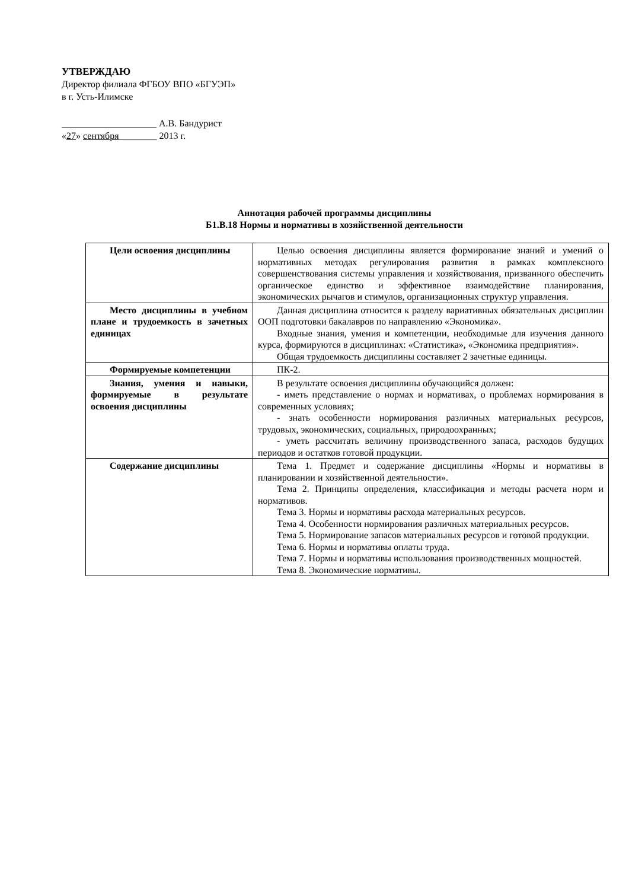УТВЕРЖДАЮ
Директор филиала ФГБОУ ВПО «БГУЭП»
в г. Усть-Илимске
____________________ А.В. Бандурист
«27» сентября________ 2013 г.
Аннотация рабочей программы дисциплины
Б1.В.18 Нормы и нормативы в хозяйственной деятельности
| Цели освоения дисциплины | Целью освоения дисциплины является формирование знаний и умений о нормативных методах регулирования развития в рамках комплексного совершенствования системы управления и хозяйствования, призванного обеспечить органическое единство и эффективное взаимодействие планирования, экономических рычагов и стимулов, организационных структур управления. |
| Место дисциплины в учебном плане и трудоемкость в зачетных единицах | Данная дисциплина относится к разделу вариативных обязательных дисциплин ООП подготовки бакалавров по направлению «Экономика». Входные знания, умения и компетенции, необходимые для изучения данного курса, формируются в дисциплинах: «Статистика», «Экономика предприятия». Общая трудоемкость дисциплины составляет 2 зачетные единицы. |
| Формируемые компетенции | ПК-2. |
| Знания, умения и навыки, формируемые в результате освоения дисциплины | В результате освоения дисциплины обучающийся должен: - иметь представление о нормах и нормативах, о проблемах нормирования в современных условиях; - знать особенности нормирования различных материальных ресурсов, трудовых, экономических, социальных, природоохранных; - уметь рассчитать величину производственного запаса, расходов будущих периодов и остатков готовой продукции. |
| Содержание дисциплины | Тема 1. Предмет и содержание дисциплины «Нормы и нормативы в планировании и хозяйственной деятельности». Тема 2. Принципы определения, классификация и методы расчета норм и нормативов. Тема 3. Нормы и нормативы расхода материальных ресурсов. Тема 4. Особенности нормирования различных материальных ресурсов. Тема 5. Нормирование запасов материальных ресурсов и готовой продукции. Тема 6. Нормы и нормативы оплаты труда. Тема 7. Нормы и нормативы использования производственных мощностей. Тема 8. Экономические нормативы. |